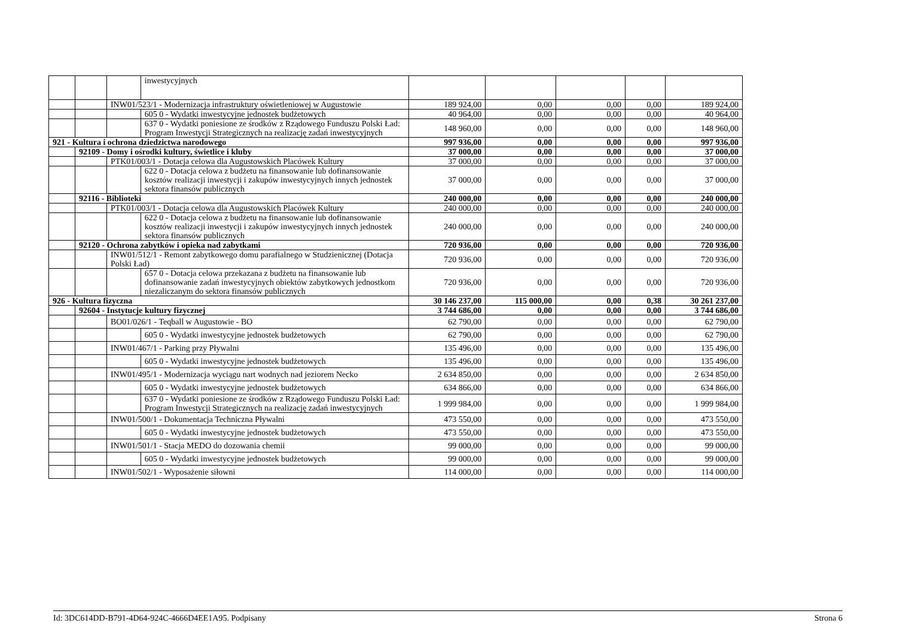| | | | inwestycyjnych | | | | | |
| | | INW01/523/1 - Modernizacja infrastruktury oświetleniowej w Augustowie | | 189 924,00 | 0,00 | 0,00 | 0,00 | 189 924,00 |
| | | | 605 0 - Wydatki inwestycyjne jednostek budżetowych | 40 964,00 | 0,00 | 0,00 | 0,00 | 40 964,00 |
| | | | 637 0 - Wydatki poniesione ze środków z Rządowego Funduszu Polski Ład: Program Inwestycji Strategicznych na realizację zadań inwestycyjnych | 148 960,00 | 0,00 | 0,00 | 0,00 | 148 960,00 |
| 921 - Kultura i ochrona dziedzictwa narodowego | | | | 997 936,00 | 0,00 | 0,00 | 0,00 | 997 936,00 |
| | 92109 - Domy i ośrodki kultury, świetlice i kluby | | | 37 000,00 | 0,00 | 0,00 | 0,00 | 37 000,00 |
| | | PTK01/003/1 - Dotacja celowa dla Augustowskich Placówek Kultury | | 37 000,00 | 0,00 | 0,00 | 0,00 | 37 000,00 |
| | | | 622 0 - Dotacja celowa z budżetu na finansowanie lub dofinansowanie kosztów realizacji inwestycji i zakupów inwestycyjnych innych jednostek sektora finansów publicznych | 37 000,00 | 0,00 | 0,00 | 0,00 | 37 000,00 |
| | 92116 - Biblioteki | | | 240 000,00 | 0,00 | 0,00 | 0,00 | 240 000,00 |
| | | PTK01/003/1 - Dotacja celowa dla Augustowskich Placówek Kultury | | 240 000,00 | 0,00 | 0,00 | 0,00 | 240 000,00 |
| | | | 622 0 - Dotacja celowa z budżetu na finansowanie lub dofinansowanie kosztów realizacji inwestycji i zakupów inwestycyjnych innych jednostek sektora finansów publicznych | 240 000,00 | 0,00 | 0,00 | 0,00 | 240 000,00 |
| | 92120 - Ochrona zabytków i opieka nad zabytkami | | | 720 936,00 | 0,00 | 0,00 | 0,00 | 720 936,00 |
| | | INW01/512/1 - Remont zabytkowego domu parafialnego w Studzienicznej (Dotacja Polski Ład) | | 720 936,00 | 0,00 | 0,00 | 0,00 | 720 936,00 |
| | | | 657 0 - Dotacja celowa przekazana z budżetu na finansowanie lub dofinansowanie zadań inwestycyjnych obiektów zabytkowych jednostkom niezaliczanym do sektora finansów publicznych | 720 936,00 | 0,00 | 0,00 | 0,00 | 720 936,00 |
| 926 - Kultura fizyczna | | | | 30 146 237,00 | 115 000,00 | 0,00 | 0,38 | 30 261 237,00 |
| | 92604 - Instytucje kultury fizycznej | | | 3 744 686,00 | 0,00 | 0,00 | 0,00 | 3 744 686,00 |
| | | BO01/026/1 - Teqball w Augustowie - BO | | 62 790,00 | 0,00 | 0,00 | 0,00 | 62 790,00 |
| | | | 605 0 - Wydatki inwestycyjne jednostek budżetowych | 62 790,00 | 0,00 | 0,00 | 0,00 | 62 790,00 |
| | | INW01/467/1 - Parking przy Pływalni | | 135 496,00 | 0,00 | 0,00 | 0,00 | 135 496,00 |
| | | | 605 0 - Wydatki inwestycyjne jednostek budżetowych | 135 496,00 | 0,00 | 0,00 | 0,00 | 135 496,00 |
| | | INW01/495/1 - Modernizacja wyciągu nart wodnych nad jeziorem Necko | | 2 634 850,00 | 0,00 | 0,00 | 0,00 | 2 634 850,00 |
| | | | 605 0 - Wydatki inwestycyjne jednostek budżetowych | 634 866,00 | 0,00 | 0,00 | 0,00 | 634 866,00 |
| | | | 637 0 - Wydatki poniesione ze środków z Rządowego Funduszu Polski Ład: Program Inwestycji Strategicznych na realizację zadań inwestycyjnych | 1 999 984,00 | 0,00 | 0,00 | 0,00 | 1 999 984,00 |
| | | INW01/500/1 - Dokumentacja Techniczna Pływalni | | 473 550,00 | 0,00 | 0,00 | 0,00 | 473 550,00 |
| | | | 605 0 - Wydatki inwestycyjne jednostek budżetowych | 473 550,00 | 0,00 | 0,00 | 0,00 | 473 550,00 |
| | | INW01/501/1 - Stacja MEDO do dozowania chemii | | 99 000,00 | 0,00 | 0,00 | 0,00 | 99 000,00 |
| | | | 605 0 - Wydatki inwestycyjne jednostek budżetowych | 99 000,00 | 0,00 | 0,00 | 0,00 | 99 000,00 |
| | | INW01/502/1 - Wyposażenie siłowni | | 114 000,00 | 0,00 | 0,00 | 0,00 | 114 000,00 |
Id: 3DC614DD-B791-4D64-924C-4666D4EE1A95. Podpisany Strona 6